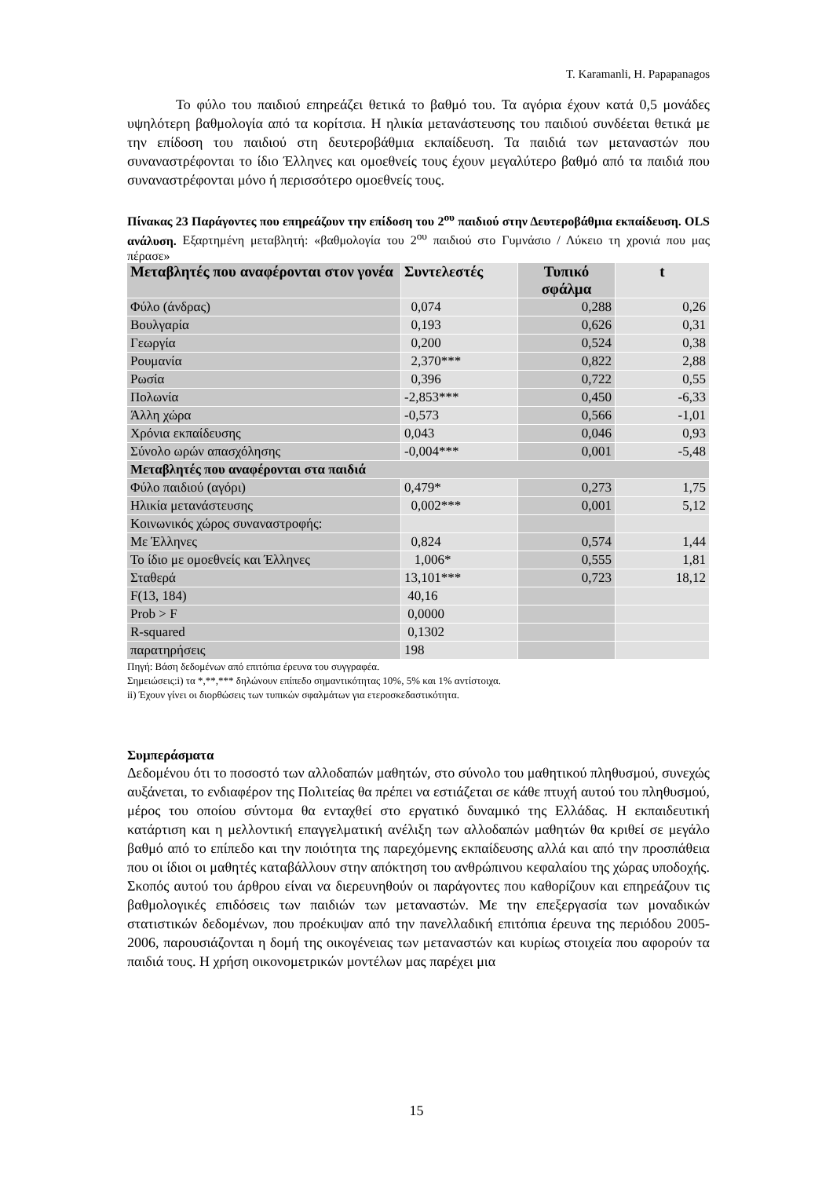T. Karamanli, H. Papapanagos
Το φύλο του παιδιού επηρεάζει θετικά το βαθμό του. Τα αγόρια έχουν κατά 0,5 μονάδες υψηλότερη βαθμολογία από τα κορίτσια. Η ηλικία μετανάστευσης του παιδιού συνδέεται θετικά με την επίδοση του παιδιού στη δευτεροβάθμια εκπαίδευση. Τα παιδιά των μεταναστών που συναναστρέφονται το ίδιο Έλληνες και ομοεθνείς τους έχουν μεγαλύτερο βαθμό από τα παιδιά που συναναστρέφονται μόνο ή περισσότερο ομοεθνείς τους.
Πίνακας 23 Παράγοντες που επηρεάζουν την επίδοση του 2<sup>ου</sup> παιδιού στην Δευτεροβάθμια εκπαίδευση. OLS ανάλυση. Εξαρτημένη μεταβλητή: «βαθμολογία του 2<sup>ου</sup> παιδιού στο Γυμνάσιο / Λύκειο τη χρονιά που μας πέρασε»
| Μεταβλητές που αναφέρονται στον γονέα | Συντελεστές | Τυπικό σφάλμα | t |
| --- | --- | --- | --- |
| Φύλο (άνδρας) | 0,074 | 0,288 | 0,26 |
| Βουλγαρία | 0,193 | 0,626 | 0,31 |
| Γεωργία | 0,200 | 0,524 | 0,38 |
| Ρουμανία | 2,370*** | 0,822 | 2,88 |
| Ρωσία | 0,396 | 0,722 | 0,55 |
| Πολωνία | -2,853*** | 0,450 | -6,33 |
| Άλλη χώρα | -0,573 | 0,566 | -1,01 |
| Χρόνια εκπαίδευσης | 0,043 | 0,046 | 0,93 |
| Σύνολο ωρών απασχόλησης | -0,004*** | 0,001 | -5,48 |
| Μεταβλητές που αναφέρονται στα παιδιά | | | |
| Φύλο παιδιού (αγόρι) | 0,479* | 0,273 | 1,75 |
| Ηλικία μετανάστευσης | 0,002*** | 0,001 | 5,12 |
| Κοινωνικός χώρος συναναστροφής: | | | |
| Με Έλληνες | 0,824 | 0,574 | 1,44 |
| Το ίδιο με ομοεθνείς και Έλληνες | 1,006* | 0,555 | 1,81 |
| Σταθερά | 13,101*** | 0,723 | 18,12 |
| F(13, 184) | 40,16 | | |
| Prob > F | 0,0000 | | |
| R-squared | 0,1302 | | |
| παρατηρήσεις | 198 | | |
Πηγή: Βάση δεδομένων από επιτόπια έρευνα του συγγραφέα.
Σημειώσεις:i) τα *,**,*** δηλώνουν επίπεδο σημαντικότητας 10%, 5% και 1% αντίστοιχα.
ii) Έχουν γίνει οι διορθώσεις των τυπικών σφαλμάτων για ετεροσκεδαστικότητα.
Συμπεράσματα
Δεδομένου ότι το ποσοστό των αλλοδαπών μαθητών, στο σύνολο του μαθητικού πληθυσμού, συνεχώς αυξάνεται, το ενδιαφέρον της Πολιτείας θα πρέπει να εστιάζεται σε κάθε πτυχή αυτού του πληθυσμού, μέρος του οποίου σύντομα θα ενταχθεί στο εργατικό δυναμικό της Ελλάδας. Η εκπαιδευτική κατάρτιση και η μελλοντική επαγγελματική ανέλιξη των αλλοδαπών μαθητών θα κριθεί σε μεγάλο βαθμό από το επίπεδο και την ποιότητα της παρεχόμενης εκπαίδευσης αλλά και από την προσπάθεια που οι ίδιοι οι μαθητές καταβάλλουν στην απόκτηση του ανθρώπινου κεφαλαίου της χώρας υποδοχής. Σκοπός αυτού του άρθρου είναι να διερευνηθούν οι παράγοντες που καθορίζουν και επηρεάζουν τις βαθμολογικές επιδόσεις των παιδιών των μεταναστών. Με την επεξεργασία των μοναδικών στατιστικών δεδομένων, που προέκυψαν από την πανελλαδική επιτόπια έρευνα της περιόδου 2005-2006, παρουσιάζονται η δομή της οικογένειας των μεταναστών και κυρίως στοιχεία που αφορούν τα παιδιά τους. Η χρήση οικονομετρικών μοντέλων μας παρέχει μια
15